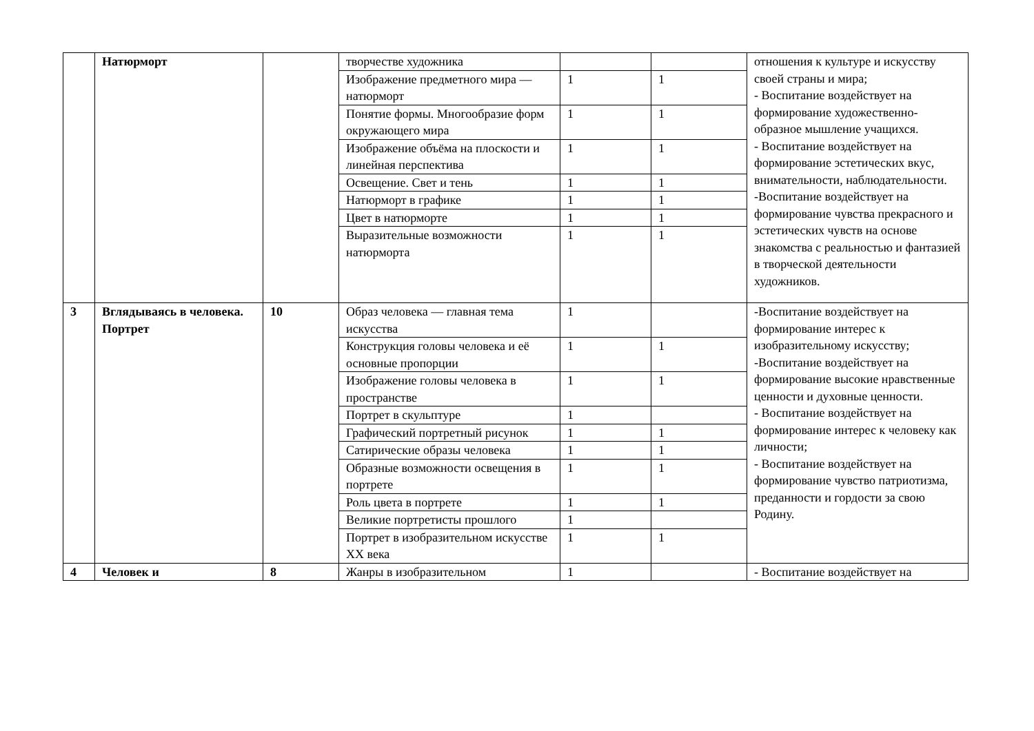| | Натюрморт | | творчестве художника | | | отношения к культуре и искусству своей страны и мира; - Воспитание воздействует на формирование художественно-образное мышление учащихся. - Воспитание воздействует на формирование эстетических вкус, внимательности, наблюдательности. -Воспитание воздействует на формирование чувства прекрасного и эстетических чувств на основе знакомства с реальностью и фантазией в творческой деятельности художников. |
| | | | Изображение предметного мира — натюрморт | 1 | 1 | |
| | | | Понятие формы. Многообразие форм окружающего мира | 1 | 1 | |
| | | | Изображение объёма на плоскости и линейная перспектива | 1 | 1 | |
| | | | Освещение. Свет и тень | 1 | 1 | |
| | | | Натюрморт в графике | 1 | 1 | |
| | | | Цвет в натюрморте | 1 | 1 | |
| | | | Выразительные возможности натюрморта | 1 | 1 | |
| 3 | Вглядываясь в человека. Портрет | 10 | Образ человека — главная тема искусства | 1 | | -Воспитание воздействует на формирование интерес к изобразительному искусству; -Воспитание воздействует на формирование высокие нравственные ценности и духовные ценности. - Воспитание воздействует на формирование интерес к человеку как личности; - Воспитание воздействует на формирование чувство патриотизма, преданности и гордости за свою Родину. |
| | | | Конструкция головы человека и её основные пропорции | 1 | 1 | |
| | | | Изображение головы человека в пространстве | 1 | 1 | |
| | | | Портрет в скульптуре | 1 | | |
| | | | Графический портретный рисунок | 1 | 1 | |
| | | | Сатирические образы человека | 1 | 1 | |
| | | | Образные возможности освещения в портрете | 1 | 1 | |
| | | | Роль цвета в портрете | 1 | 1 | |
| | | | Великие портретисты прошлого | 1 | | |
| | | | Портрет в изобразительном искусстве XX века | 1 | 1 | |
| 4 | Человек и | 8 | Жанры в изобразительном | 1 | | - Воспитание воздействует на |